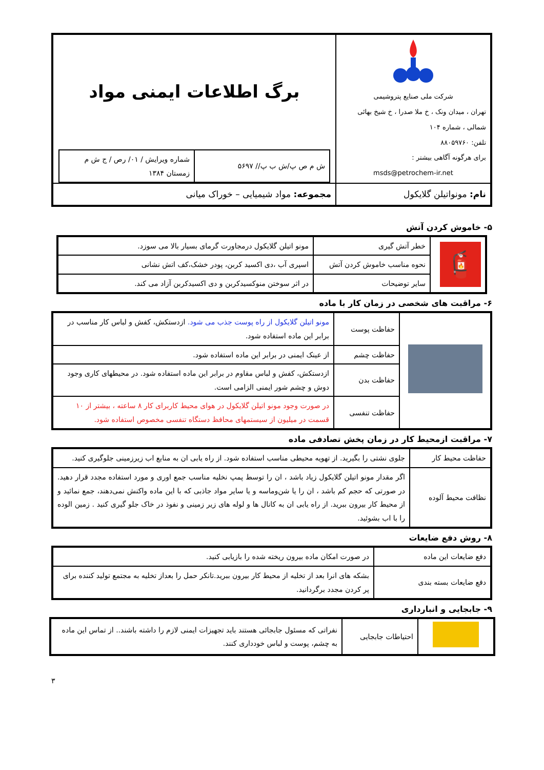| شرکت ملی صنایع پتروشیمی تهران ، میدان ونک ، خ ملا صدرا ، خ شیخ بهائی شمالی ، شماره ۱۰۴ تلفن: ۸۸۰۵۹۷۶۰ برای هرگونه آگاهی بیشتر : msds@petrochem-ir.net | برگ اطلاعات ایمنی مواد / ش م ص پ/ش ب پ// ۵۶۹۷ / شماره ویرایش / ۰۱/ رص / ج ش م زمستان ۱۳۸۴ / |
| نام: مونواتیلن گلایکول | مجموعه: مواد شیمیایی – خوراک میانی |
۵- خاموش کردن آتش
| 🧯 | خطر آتش گیری | مونو اتیلن گلایکول درمجاورت گرمای بسیار بالا می سوزد. |
| | نحوه مناسب خاموش کردن آتش | اسپری آب ،دی اکسید کربن، پودر خشک،کف اتش نشانی |
| | سایر توضیحات | در اثر سوختن منوکسیدکربن و دی اکسیدکربن آزاد می کند. |
۶- مراقبت های شخصی در زمان کار با ماده
| | حفاظت پوست | مونو اتیلن گلایکول از راه پوست جذب می شود. ازدستکش، کفش و لباس کار مناسب در برابر این ماده استفاده شود. |
| | حفاظت چشم | از عینک ایمنی در برابر این ماده استفاده شود. |
| | حفاظت بدن | ازدستکش، کفش و لباس مقاوم در برابر این ماده استفاده شود. در محیطهای کاری وجود دوش و چشم شور ایمنی الزامی است. |
| | حفاظت تنفسی | در صورت وجود مونو اتیلن گلایکول در هوای محیط کاربرای کار ۸ ساعته ، بیشتر از ۱۰ قسمت در میلیون از سیستمهای محافظ دستگاه تنفسی مخصوص استفاده شود. |
۷- مراقبت ازمحیط کار در زمان پخش تصادفی ماده
| حفاظت محیط کار | جلوی نشتی را بگیرید. از تهویه محیطی مناسب استفاده شود. از راه یابی ان به منابع اب زیرزمینی جلوگیری کنید. |
| نظافت محیط آلوده | اگر مقدار مونو اتیلن گلایکول زیاد باشد ، ان را توسط پمپ نخلیه مناسب جمع اوری و مورد استفاده مجدد قرار دهید. در صورتی که حجم کم باشد ، ان را یا شن‌وماسه و یا سایر مواد جاذبی که با این ماده واکنش نمی‌دهند، جمع نمائید و از محیط کار بیرون ببرید. از راه یابی ان به کانال ها و لوله های زیر زمینی و نفوذ در خاک جلو گیری کنید . زمین الوده را با اب بشوئید. |
۸- روش دفع ضایعات
| دفع ضایعات این ماده | در صورت امکان ماده بیرون ریخته شده را بازیابی کنید. |
| دفع ضایعات بسته بندی | بشکه های انرا بعد از تخلیه از محیط کار بیرون ببرید.تانکر حمل را بعداز تخلیه به مجتمع تولید کننده برای پر کردن مجدد برگردانید. |
۹- جابجایی و انبارداری
| | احتیاطات جابجایی | نفراتی که مسئول جابجائی هستند باید تجهیزات ایمنی لازم را داشته باشند.. از تماس این ماده به چشم، پوست و لباس خودداری کنند. |
۳